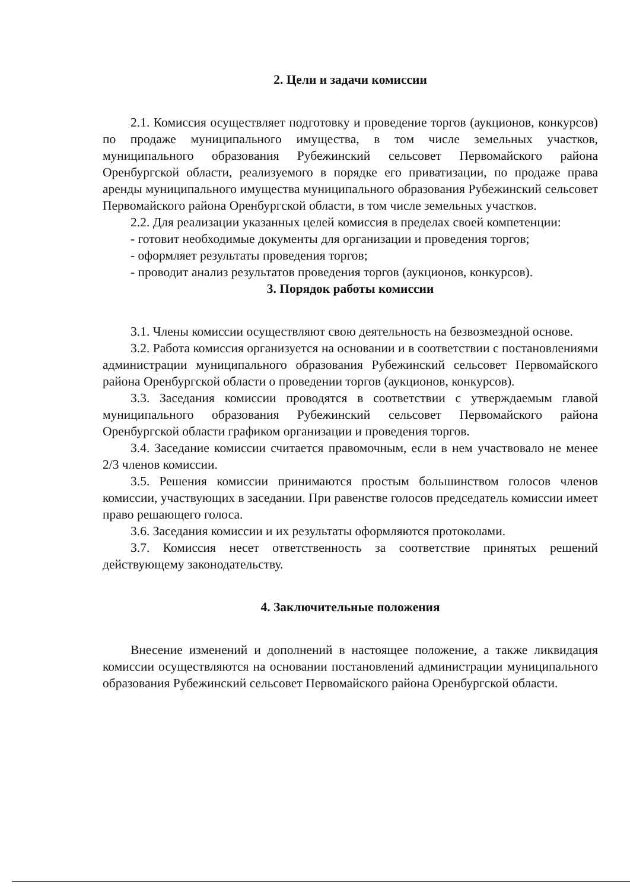2. Цели и задачи комиссии
2.1. Комиссия осуществляет подготовку и проведение торгов (аукционов, конкурсов) по продаже муниципального имущества, в том числе земельных участков, муниципального образования Рубежинский сельсовет Первомайского района Оренбургской области, реализуемого в порядке его приватизации, по продаже права аренды муниципального имущества муниципального образования Рубежинский сельсовет Первомайского района Оренбургской области, в том числе земельных участков.
2.2. Для реализации указанных целей комиссия в пределах своей компетенции:
- готовит необходимые документы для организации и проведения торгов;
- оформляет результаты проведения торгов;
- проводит анализ результатов проведения торгов (аукционов, конкурсов).
3. Порядок работы комиссии
3.1. Члены комиссии осуществляют свою деятельность на безвозмездной основе.
3.2. Работа комиссия организуется на основании и в соответствии с постановлениями администрации муниципального образования Рубежинский сельсовет Первомайского района Оренбургской области о проведении торгов (аукционов, конкурсов).
3.3. Заседания комиссии проводятся в соответствии с утверждаемым главой муниципального образования Рубежинский сельсовет Первомайского района Оренбургской области графиком организации и проведения торгов.
3.4. Заседание комиссии считается правомочным, если в нем участвовало не менее 2/3 членов комиссии.
3.5. Решения комиссии принимаются простым большинством голосов членов комиссии, участвующих в заседании. При равенстве голосов председатель комиссии имеет право решающего голоса.
3.6. Заседания комиссии и их результаты оформляются протоколами.
3.7. Комиссия несет ответственность за соответствие принятых решений действующему законодательству.
4. Заключительные положения
Внесение изменений и дополнений в настоящее положение, а также ликвидация комиссии осуществляются на основании постановлений администрации муниципального образования Рубежинский сельсовет Первомайского района Оренбургской области.